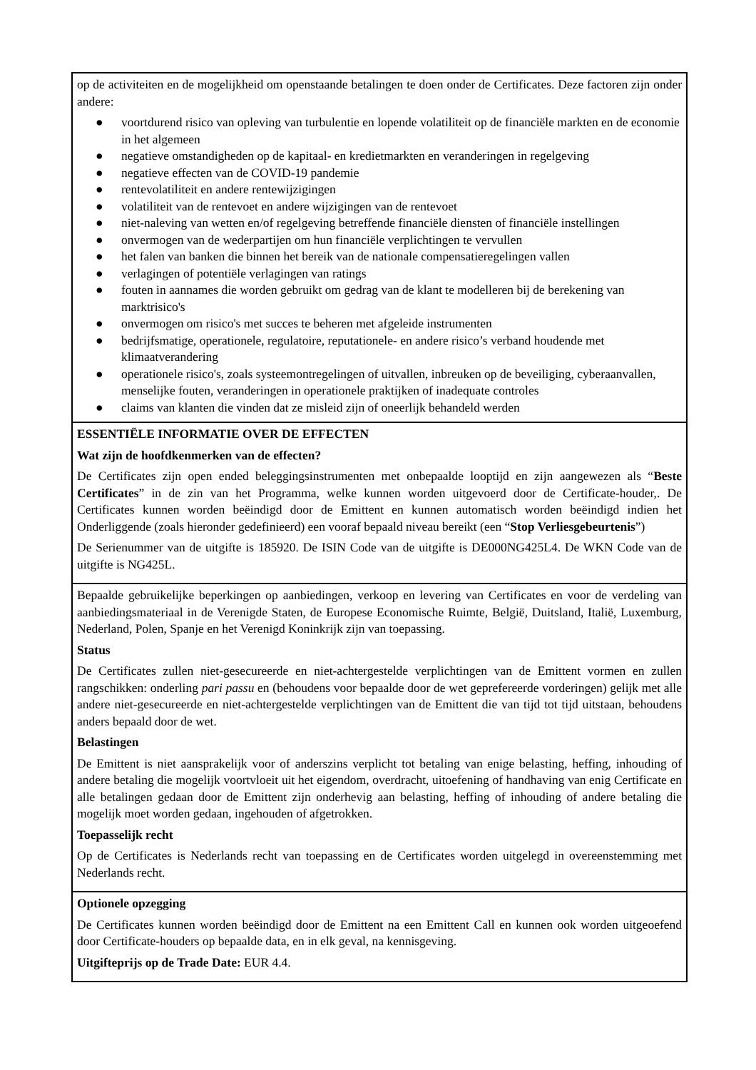op de activiteiten en de mogelijkheid om openstaande betalingen te doen onder de Certificates. Deze factoren zijn onder andere:
● voortdurend risico van opleving van turbulentie en lopende volatiliteit op de financiële markten en de economie in het algemeen
● negatieve omstandigheden op de kapitaal- en kredietmarkten en veranderingen in regelgeving
● negatieve effecten van de COVID-19 pandemie
● rentevolatiliteit en andere rentewijzigingen
● volatiliteit van de rentevoet en andere wijzigingen van de rentevoet
● niet-naleving van wetten en/of regelgeving betreffende financiële diensten of financiële instellingen
● onvermogen van de wederpartijen om hun financiële verplichtingen te vervullen
● het falen van banken die binnen het bereik van de nationale compensatieregelingen vallen
● verlagingen of potentiële verlagingen van ratings
● fouten in aannames die worden gebruikt om gedrag van de klant te modelleren bij de berekening van marktrisico's
● onvermogen om risico's met succes te beheren met afgeleide instrumenten
● bedrijfsmatige, operationele, regulatoire, reputationele- en andere risico’s verband houdende met klimaatverandering
● operationele risico's, zoals systeemontregelingen of uitvallen, inbreuken op de beveiliging, cyberaanvallen, menselijke fouten, veranderingen in operationele praktijken of inadequate controles
● claims van klanten die vinden dat ze misleid zijn of oneerlijk behandeld werden
ESSENTIËLE INFORMATIE OVER DE EFFECTEN
Wat zijn de hoofdkenmerken van de effecten?
De Certificates zijn open ended beleggingsinstrumenten met onbepaalde looptijd en zijn aangewezen als “Beste Certificates” in de zin van het Programma, welke kunnen worden uitgevoerd door de Certificate-houder,. De Certificates kunnen worden beëindigd door de Emittent en kunnen automatisch worden beëindigd indien het Onderliggende (zoals hieronder gedefinieerd) een vooraf bepaald niveau bereikt (een “Stop Verliesgebeurtenis”)
De Serienummer van de uitgifte is 185920. De ISIN Code van de uitgifte is DE000NG425L4. De WKN Code van de uitgifte is NG425L.
Bepaalde gebruikelijke beperkingen op aanbiedingen, verkoop en levering van Certificates en voor de verdeling van aanbiedingsmateriaal in de Verenigde Staten, de Europese Economische Ruimte, België, Duitsland, Italië, Luxemburg, Nederland, Polen, Spanje en het Verenigd Koninkrijk zijn van toepassing.
Status
De Certificates zullen niet-gesecureerde en niet-achtergestelde verplichtingen van de Emittent vormen en zullen rangschikken: onderling pari passu en (behoudens voor bepaalde door de wet geprefereerde vorderingen) gelijk met alle andere niet-gesecureerde en niet-achtergestelde verplichtingen van de Emittent die van tijd tot tijd uitstaan, behoudens anders bepaald door de wet.
Belastingen
De Emittent is niet aansprakelijk voor of anderszins verplicht tot betaling van enige belasting, heffing, inhouding of andere betaling die mogelijk voortvloeit uit het eigendom, overdracht, uitoefening of handhaving van enig Certificate en alle betalingen gedaan door de Emittent zijn onderhevig aan belasting, heffing of inhouding of andere betaling die mogelijk moet worden gedaan, ingehouden of afgetrokken.
Toepasselijk recht
Op de Certificates is Nederlands recht van toepassing en de Certificates worden uitgelegd in overeenstemming met Nederlands recht.
Optionele opzegging
De Certificates kunnen worden beëindigd door de Emittent na een Emittent Call en kunnen ook worden uitgeoefend door Certificate-houders op bepaalde data, en in elk geval, na kennisgeving.
Uitgifteprijs op de Trade Date: EUR 4.4.